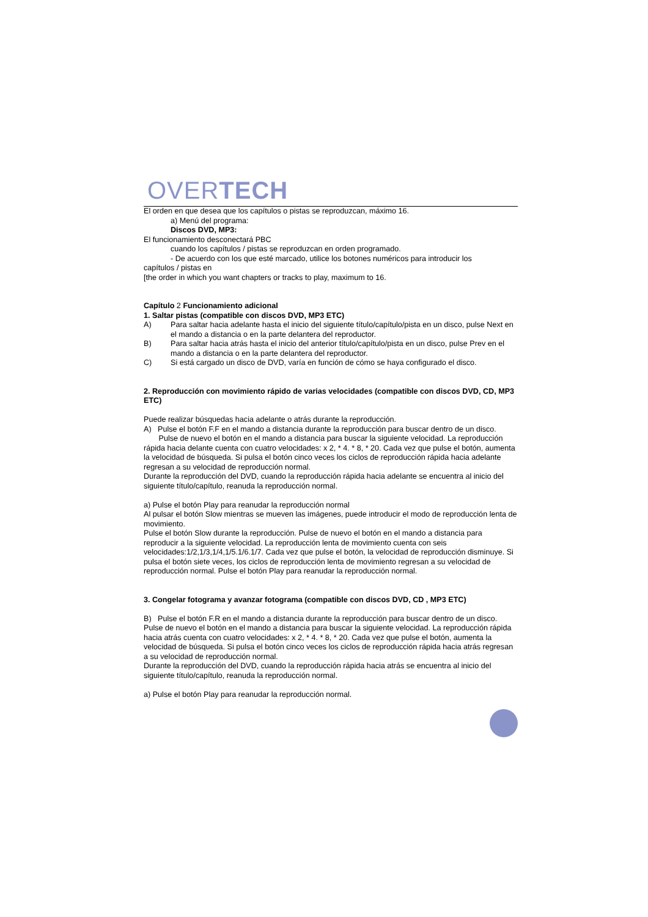OVERTECH
El orden en que desea que los capítulos o pistas se reproduzcan, máximo 16.
a) Menú del programa:
Discos DVD, MP3:
El funcionamiento desconectará PBC
cuando los capítulos / pistas se reproduzcan en orden programado.
- De acuerdo con los que esté marcado, utilice los botones numéricos para introducir los
capítulos / pistas en
[the order in which you want chapters or tracks to play, maximum to 16.
Capítulo 2 Funcionamiento adicional
1. Saltar pistas (compatible con discos DVD, MP3 ETC)
A) Para saltar hacia adelante hasta el inicio del siguiente título/capítulo/pista en un disco, pulse Next en el mando a distancia o en la parte delantera del reproductor.
B) Para saltar hacia atrás hasta el inicio del anterior título/capítulo/pista en un disco, pulse Prev en el mando a distancia o en la parte delantera del reproductor.
C) Si está cargado un disco de DVD, varía en función de cómo se haya configurado el disco.
2. Reproducción con movimiento rápido de varias velocidades (compatible con discos DVD, CD, MP3 ETC)
Puede realizar búsquedas hacia adelante o atrás durante la reproducción.
A) Pulse el botón F.F en el mando a distancia durante la reproducción para buscar dentro de un disco.
Pulse de nuevo el botón en el mando a distancia para buscar la siguiente velocidad. La reproducción rápida hacia delante cuenta con cuatro velocidades: x 2, * 4. * 8, * 20. Cada vez que pulse el botón, aumenta la velocidad de búsqueda. Si pulsa el botón cinco veces los ciclos de reproducción rápida hacia adelante regresan a su velocidad de reproducción normal.
Durante la reproducción del DVD, cuando la reproducción rápida hacia adelante se encuentra al inicio del siguiente título/capítulo, reanuda la reproducción normal.
a) Pulse el botón Play para reanudar la reproducción normal
Al pulsar el botón Slow mientras se mueven las imágenes, puede introducir el modo de reproducción lenta de movimiento.
Pulse el botón Slow durante la reproducción. Pulse de nuevo el botón en el mando a distancia para reproducir a la siguiente velocidad. La reproducción lenta de movimiento cuenta con seis velocidades:1/2,1/3,1/4,1/5.1/6.1/7. Cada vez que pulse el botón, la velocidad de reproducción disminuye. Si pulsa el botón siete veces, los ciclos de reproducción lenta de movimiento regresan a su velocidad de reproducción normal. Pulse el botón Play para reanudar la reproducción normal.
3. Congelar fotograma y avanzar fotograma (compatible con discos DVD, CD , MP3 ETC)
B) Pulse el botón F.R en el mando a distancia durante la reproducción para buscar dentro de un disco. Pulse de nuevo el botón en el mando a distancia para buscar la siguiente velocidad. La reproducción rápida hacia atrás cuenta con cuatro velocidades: x 2, * 4. * 8, * 20. Cada vez que pulse el botón, aumenta la velocidad de búsqueda. Si pulsa el botón cinco veces los ciclos de reproducción rápida hacia atrás regresan a su velocidad de reproducción normal.
Durante la reproducción del DVD, cuando la reproducción rápida hacia atrás se encuentra al inicio del siguiente título/capítulo, reanuda la reproducción normal.
a) Pulse el botón Play para reanudar la reproducción normal.